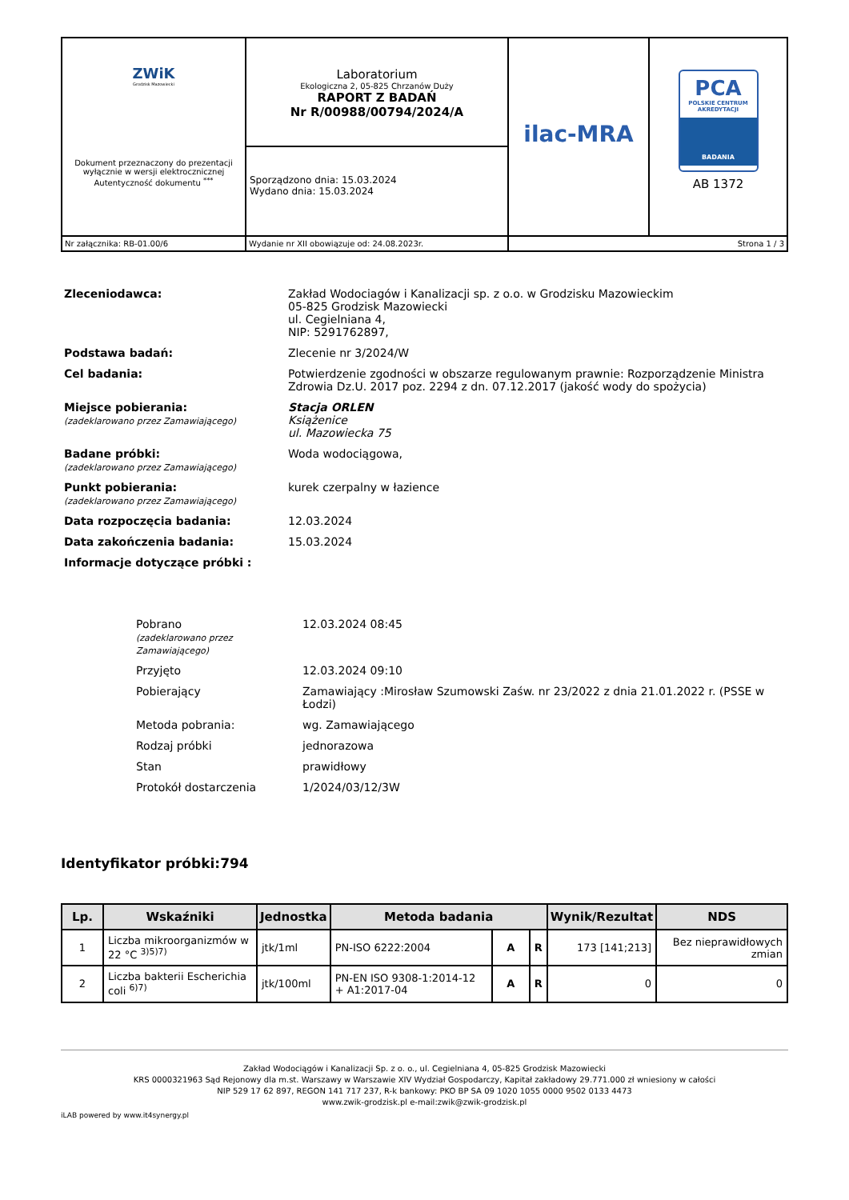| ZWiK Grodzisk Mazowiecki Dokument przeznaczony do prezentacji wyłącznie w wersji elektrocznicznej Autentyczność dokumentu <sup>***</sup> | Laboratorium Ekologiczna 2, 05-825 Chrzanów Duży RAPORT Z BADAŃ Nr R/00988/00794/2024/A Sporządzono dnia: 15.03.2024 Wydano dnia: 15.03.2024 | ilac-MRA | PCA POLSKIE CENTRUM AKREDYTACJI BADANIA AB 1372 |
| Nr załącznika: RB-01.00/6 | Wydanie nr XII obowiązuje od: 24.08.2023r. | Strona 1 / 3 | |
| Zleceniodawca: | Zakład Wodociagów i Kanalizacji sp. z o.o. w Grodzisku Mazowieckim 05-825 Grodzisk Mazowiecki ul. Cegielniana 4, NIP: 5291762897, |
| Podstawa badań: | Zlecenie nr 3/2024/W |
| Cel badania: | Potwierdzenie zgodności w obszarze regulowanym prawnie: Rozporządzenie Ministra Zdrowia Dz.U. 2017 poz. 2294 z dn. 07.12.2017 (jakość wody do spożycia) |
| Miejsce pobierania: (zadeklarowano przez Zamawiającego) | Stacja ORLEN Książenice ul. Mazowiecka 75 |
| Badane próbki: (zadeklarowano przez Zamawiającego) | Woda wodociągowa, |
| Punkt pobierania: (zadeklarowano przez Zamawiającego) | kurek czerpalny w łazience |
| Data rozpoczęcia badania: | 12.03.2024 |
| Data zakończenia badania: | 15.03.2024 |
| Informacje dotyczące próbki : | |
| Pobrano (zadeklarowano przez Zamawiającego) | 12.03.2024 08:45 |
| Przyjęto | 12.03.2024 09:10 |
| Pobierający | Zamawiający :Mirosław Szumowski Zaśw. nr 23/2022 z dnia 21.01.2022 r. (PSSE w Łodzi) |
| Metoda pobrania: | wg. Zamawiającego |
| Rodzaj próbki | jednorazowa |
| Stan | prawidłowy |
| Protokół dostarczenia | 1/2024/03/12/3W |
Identyfikator próbki:794
| Lp. | Wskaźniki | Jednostka | Metoda badania | | | Wynik/Rezultat | NDS |
| --- | --- | --- | --- | --- | --- | --- | --- |
| 1 | Liczba mikroorganizmów w 22 °C <sup>3)5)7)</sup> | jtk/1ml | PN-ISO 6222:2004 | A | R | 173 [141;213] | Bez nieprawidłowych zmian |
| 2 | Liczba bakterii Escherichia coli <sup>6)7)</sup> | jtk/100ml | PN-EN ISO 9308-1:2014-12 + A1:2017-04 | A | R | 0 | 0 |
Zakład Wodociągów i Kanalizacji Sp. z o. o., ul. Cegielniana 4, 05-825 Grodzisk Mazowiecki
KRS 0000321963 Sąd Rejonowy dla m.st. Warszawy w Warszawie XIV Wydział Gospodarczy, Kapitał zakładowy 29.771.000 zł wniesiony w całości
NIP 529 17 62 897, REGON 141 717 237, R-k bankowy: PKO BP SA 09 1020 1055 0000 9502 0133 4473
www.zwik-grodzisk.pl e-mail:zwik@zwik-grodzisk.pl
iLAB powered by www.it4synergy.pl